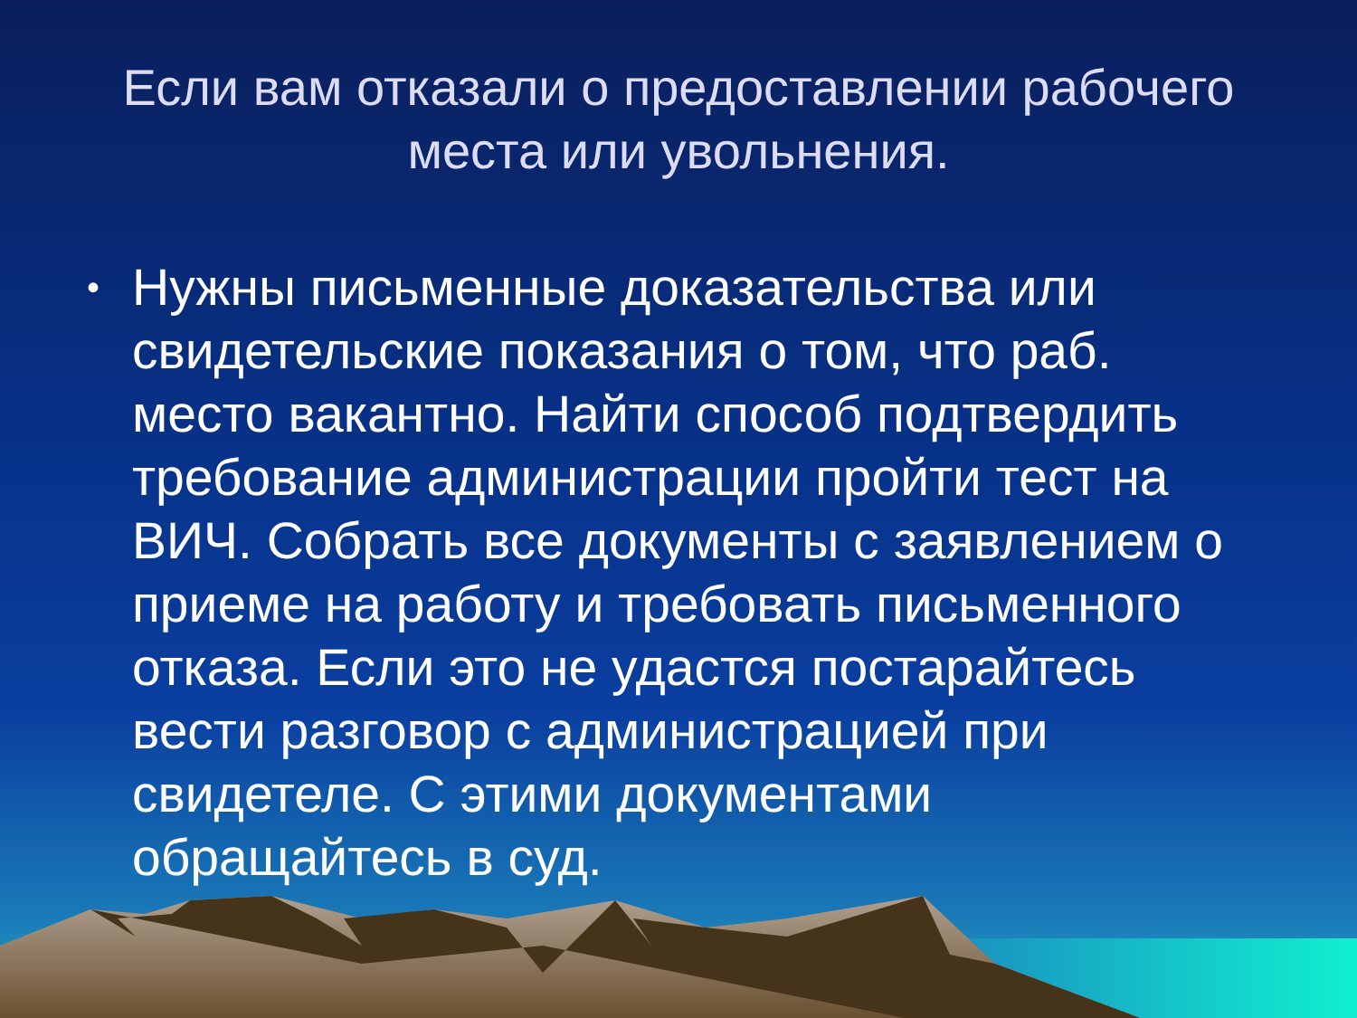Если вам отказали о предоставлении рабочего места или увольнения.
• Нужны письменные доказательства или свидетельские показания о том, что раб. место вакантно. Найти способ подтвердить требование администрации пройти тест на ВИЧ. Собрать все документы с заявлением о приеме на работу и требовать письменного отказа. Если это не удастся постарайтесь вести разговор с администрацией при свидетеле. С этими документами обращайтесь в суд.